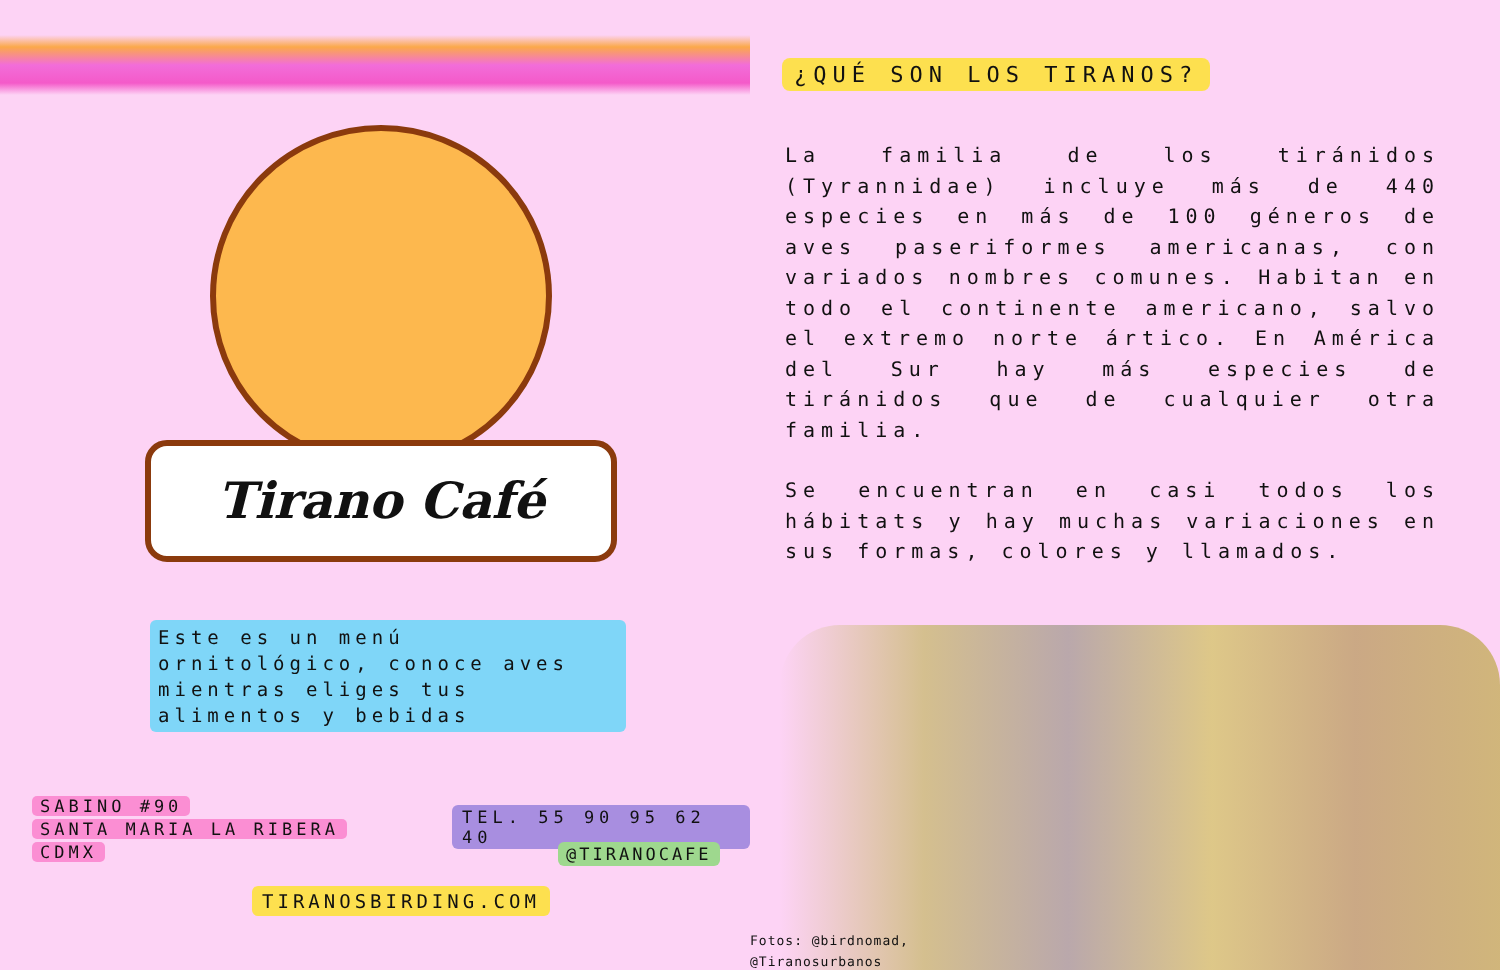Tirano Café
Este es un menú ornitológico, conoce aves mientras eliges tus alimentos y bebidas
SABINO #90
SANTA MARIA LA RIBERA
CDMX
TEL. 55 90 95 62 40
@TIRANOCAFE
TIRANOSBIRDING.COM
¿QUÉ SON LOS TIRANOS?
La familia de los tiránidos (Tyrannidae) incluye más de 440 especies en más de 100 géneros de aves paseriformes americanas, con variados nombres comunes. Habitan en todo el continente americano, salvo el extremo norte ártico. En América del Sur hay más especies de tiránidos que de cualquier otra familia.
Se encuentran en casi todos los hábitats y hay muchas variaciones en sus formas, colores y llamados.
Fotos: @birdnomad,
@Tiranosurbanos